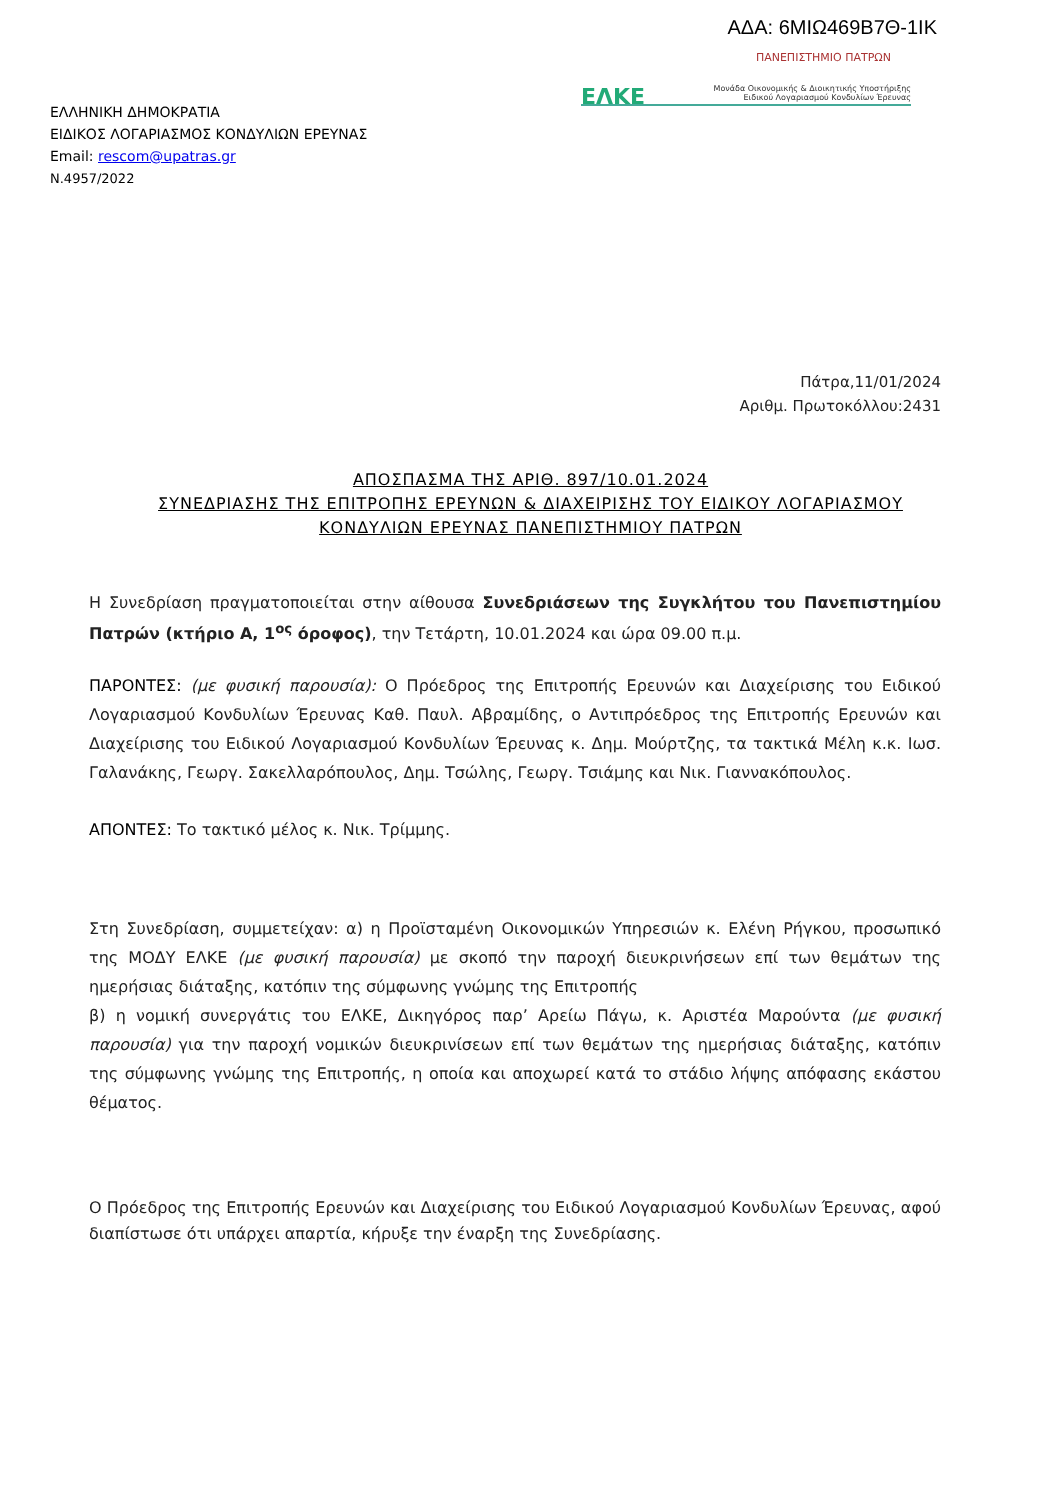ΑΔΑ: 6ΜΙΩ469Β7Θ-1ΙΚ
ΕΛΛΗΝΙΚΗ ΔΗΜΟΚΡΑΤΙΑ
ΕΙΔΙΚΟΣ ΛΟΓΑΡΙΑΣΜΟΣ ΚΟΝΔΥΛΙΩΝ ΕΡΕΥΝΑΣ
Email: rescom@upatras.gr
Ν.4957/2022
ΠΑΝΕΠΙΣΤΗΜΙΟ ΠΑΤΡΩΝ
ΕΛΚΕ Μονάδα Οικονομικής & Διοικητικής Υποστήριξης
Ειδικού Λογαριασμού Κονδυλίων Έρευνας
Πάτρα,11/01/2024
Αριθμ. Πρωτοκόλλου:2431
ΑΠΟΣΠΑΣΜΑ ΤΗΣ ΑΡΙΘ. 897/10.01.2024
ΣΥΝΕΔΡΙΑΣΗΣ ΤΗΣ ΕΠΙΤΡΟΠΗΣ ΕΡΕΥΝΩΝ & ΔΙΑΧΕΙΡΙΣΗΣ ΤΟΥ ΕΙΔΙΚΟΥ ΛΟΓΑΡΙΑΣΜΟΥ
ΚΟΝΔΥΛΙΩΝ ΕΡΕΥΝΑΣ ΠΑΝΕΠΙΣΤΗΜΙΟΥ ΠΑΤΡΩΝ
Η Συνεδρίαση πραγματοποιείται στην αίθουσα Συνεδριάσεων της Συγκλήτου του Πανεπιστημίου Πατρών (κτήριο Α, 1<sup>ος</sup> όροφος), την Τετάρτη, 10.01.2024 και ώρα 09.00 π.μ.
ΠΑΡΟΝΤΕΣ: (με φυσική παρουσία): Ο Πρόεδρος της Επιτροπής Ερευνών και Διαχείρισης του Ειδικού Λογαριασμού Κονδυλίων Έρευνας Καθ. Παυλ. Αβραμίδης, ο Αντιπρόεδρος της Επιτροπής Ερευνών και Διαχείρισης του Ειδικού Λογαριασμού Κονδυλίων Έρευνας κ. Δημ. Μούρτζης, τα τακτικά Μέλη κ.κ. Ιωσ. Γαλανάκης, Γεωργ. Σακελλαρόπουλος, Δημ. Τσώλης, Γεωργ. Τσιάμης και Νικ. Γιαννακόπουλος.
ΑΠΟΝΤΕΣ: Το τακτικό μέλος κ. Νικ. Τρίμμης.
Στη Συνεδρίαση, συμμετείχαν: α) η Προϊσταμένη Οικονομικών Υπηρεσιών κ. Ελένη Ρήγκου, προσωπικό της ΜΟΔΥ ΕΛΚΕ (με φυσική παρουσία) με σκοπό την παροχή διευκρινήσεων επί των θεμάτων της ημερήσιας διάταξης, κατόπιν της σύμφωνης γνώμης της Επιτροπής
β) η νομική συνεργάτις του ΕΛΚΕ, Δικηγόρος παρ’ Αρείω Πάγω, κ. Αριστέα Μαρούντα (με φυσική παρουσία) για την παροχή νομικών διευκρινίσεων επί των θεμάτων της ημερήσιας διάταξης, κατόπιν της σύμφωνης γνώμης της Επιτροπής, η οποία και αποχωρεί κατά το στάδιο λήψης απόφασης εκάστου θέματος.
Ο Πρόεδρος της Επιτροπής Ερευνών και Διαχείρισης του Ειδικού Λογαριασμού Κονδυλίων Έρευνας, αφού διαπίστωσε ότι υπάρχει απαρτία, κήρυξε την έναρξη της Συνεδρίασης.